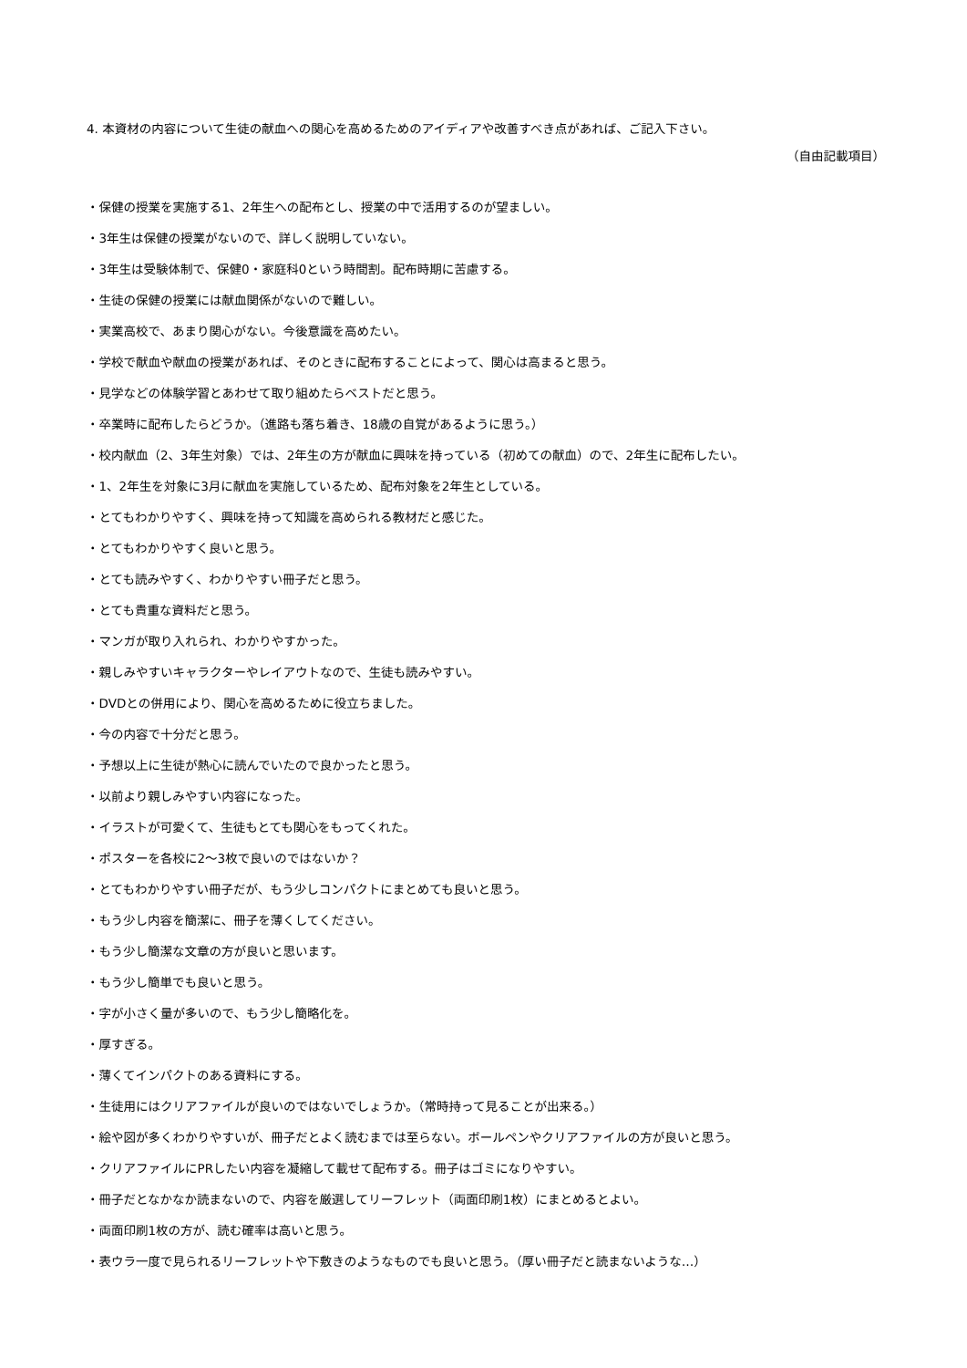4. 本資材の内容について生徒の献血への関心を高めるためのアイディアや改善すべき点があれば、ご記入下さい。
（自由記載項目）
・保健の授業を実施する1、2年生への配布とし、授業の中で活用するのが望ましい。
・3年生は保健の授業がないので、詳しく説明していない。
・3年生は受験体制で、保健0・家庭科0という時間割。配布時期に苦慮する。
・生徒の保健の授業には献血関係がないので難しい。
・実業高校で、あまり関心がない。今後意識を高めたい。
・学校で献血や献血の授業があれば、そのときに配布することによって、関心は高まると思う。
・見学などの体験学習とあわせて取り組めたらベストだと思う。
・卒業時に配布したらどうか。（進路も落ち着き、18歳の自覚があるように思う。）
・校内献血（2、3年生対象）では、2年生の方が献血に興味を持っている（初めての献血）ので、2年生に配布したい。
・1、2年生を対象に3月に献血を実施しているため、配布対象を2年生としている。
・とてもわかりやすく、興味を持って知識を高められる教材だと感じた。
・とてもわかりやすく良いと思う。
・とても読みやすく、わかりやすい冊子だと思う。
・とても貴重な資料だと思う。
・マンガが取り入れられ、わかりやすかった。
・親しみやすいキャラクターやレイアウトなので、生徒も読みやすい。
・DVDとの併用により、関心を高めるために役立ちました。
・今の内容で十分だと思う。
・予想以上に生徒が熱心に読んでいたので良かったと思う。
・以前より親しみやすい内容になった。
・イラストが可愛くて、生徒もとても関心をもってくれた。
・ポスターを各校に2～3枚で良いのではないか？
・とてもわかりやすい冊子だが、もう少しコンパクトにまとめても良いと思う。
・もう少し内容を簡潔に、冊子を薄くしてください。
・もう少し簡潔な文章の方が良いと思います。
・もう少し簡単でも良いと思う。
・字が小さく量が多いので、もう少し簡略化を。
・厚すぎる。
・薄くてインパクトのある資料にする。
・生徒用にはクリアファイルが良いのではないでしょうか。（常時持って見ることが出来る。）
・絵や図が多くわかりやすいが、冊子だとよく読むまでは至らない。ボールペンやクリアファイルの方が良いと思う。
・クリアファイルにPRしたい内容を凝縮して載せて配布する。冊子はゴミになりやすい。
・冊子だとなかなか読まないので、内容を厳選してリーフレット（両面印刷1枚）にまとめるとよい。
・両面印刷1枚の方が、読む確率は高いと思う。
・表ウラ一度で見られるリーフレットや下敷きのようなものでも良いと思う。（厚い冊子だと読まないような…）